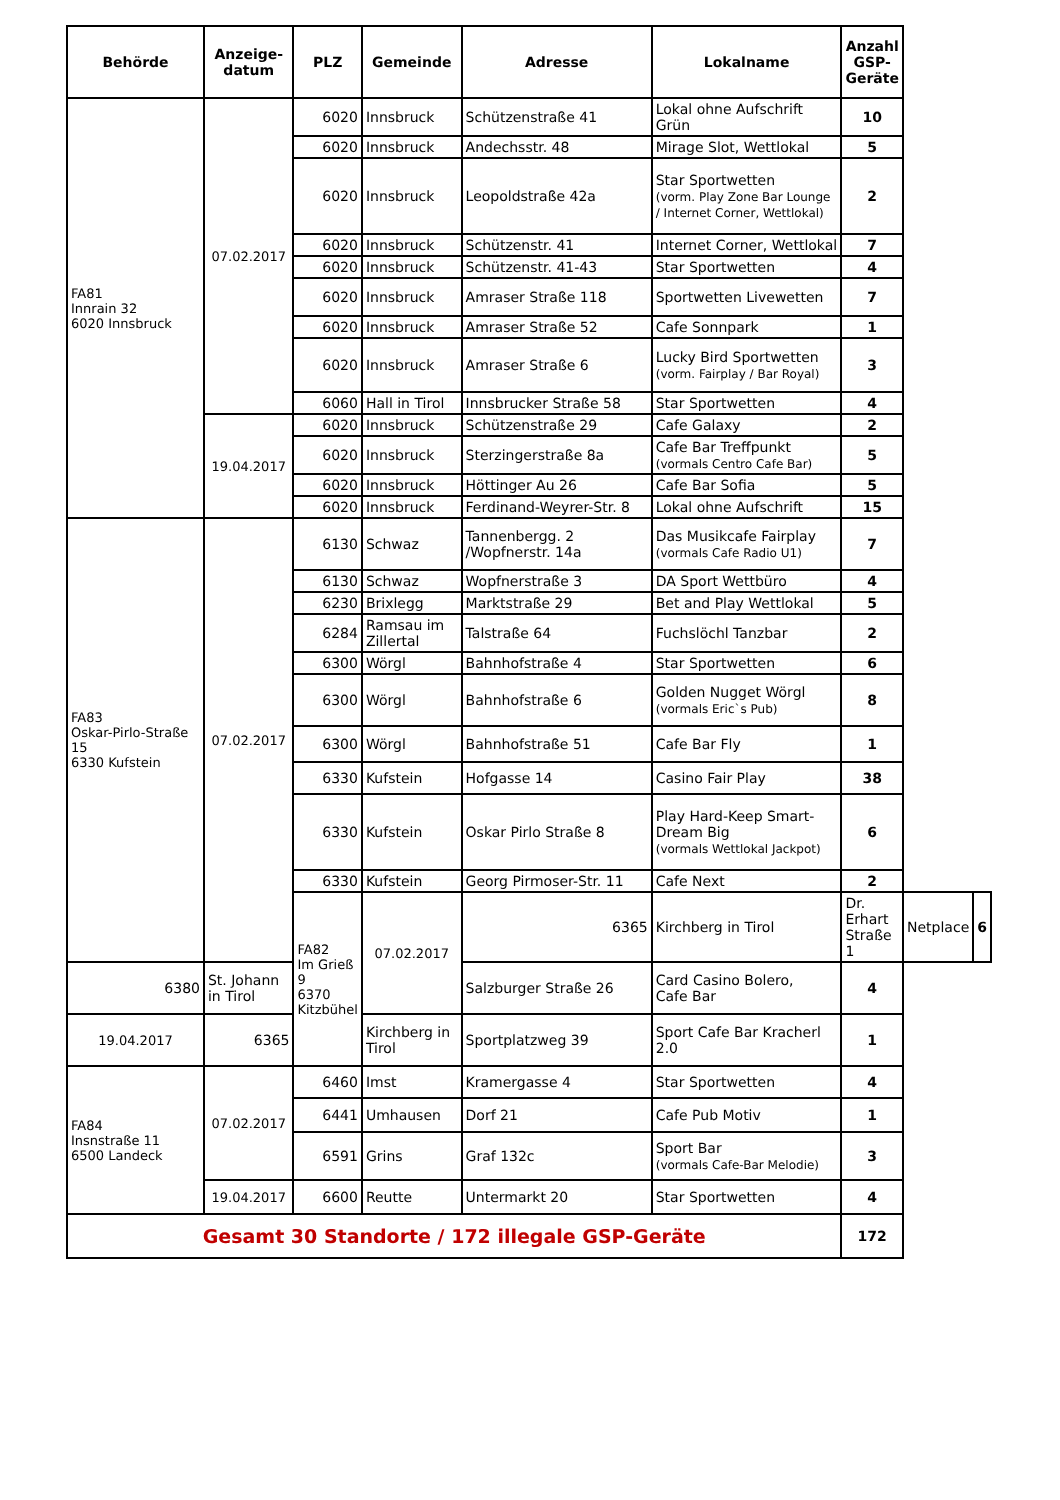| Behörde | Anzeige- datum | PLZ | Gemeinde | Adresse | Lokalname | Anzahl GSP- Geräte | | |
| --- | --- | --- | --- | --- | --- | --- | --- | --- |
| FA81 Innrain 32 6020 Innsbruck | 07.02.2017 | 6020 | Innsbruck | Schützenstraße 41 | Lokal ohne Aufschrift Grün | 10 | | |
| | | 6020 | Innsbruck | Andechsstr. 48 | Mirage Slot, Wettlokal | 5 | | |
| | | 6020 | Innsbruck | Leopoldstraße 42a | Star Sportwetten (vorm. Play Zone Bar Lounge / Internet Corner, Wettlokal) | 2 | | |
| | | 6020 | Innsbruck | Schützenstr. 41 | Internet Corner, Wettlokal | 7 | | |
| | | 6020 | Innsbruck | Schützenstr. 41-43 | Star Sportwetten | 4 | | |
| | | 6020 | Innsbruck | Amraser Straße 118 | Sportwetten Livewetten | 7 | | |
| | | 6020 | Innsbruck | Amraser Straße 52 | Cafe Sonnpark | 1 | | |
| | | 6020 | Innsbruck | Amraser Straße 6 | Lucky Bird Sportwetten (vorm. Fairplay / Bar Royal) | 3 | | |
| | | 6060 | Hall in Tirol | Innsbrucker Straße 58 | Star Sportwetten | 4 | | |
| | 19.04.2017 | 6020 | Innsbruck | Schützenstraße 29 | Cafe Galaxy | 2 | | |
| | | 6020 | Innsbruck | Sterzingerstraße 8a | Cafe Bar Treffpunkt (vormals Centro Cafe Bar) | 5 | | |
| | | 6020 | Innsbruck | Höttinger Au 26 | Cafe Bar Sofia | 5 | | |
| | | 6020 | Innsbruck | Ferdinand-Weyrer-Str. 8 | Lokal ohne Aufschrift | 15 | | |
| FA83 Oskar-Pirlo-Straße 15 6330 Kufstein | 07.02.2017 | 6130 | Schwaz | Tannenbergg. 2 /Wopfnerstr. 14a | Das Musikcafe Fairplay (vormals Cafe Radio U1) | 7 | | |
| | | 6130 | Schwaz | Wopfnerstraße 3 | DA Sport Wettbüro | 4 | | |
| | | 6230 | Brixlegg | Marktstraße 29 | Bet and Play Wettlokal | 5 | | |
| | | 6284 | Ramsau im Zillertal | Talstraße 64 | Fuchslöchl Tanzbar | 2 | | |
| | | 6300 | Wörgl | Bahnhofstraße 4 | Star Sportwetten | 6 | | |
| | | 6300 | Wörgl | Bahnhofstraße 6 | Golden Nugget Wörgl (vormals Eric`s Pub) | 8 | | |
| | | 6300 | Wörgl | Bahnhofstraße 51 | Cafe Bar Fly | 1 | | |
| | | 6330 | Kufstein | Hofgasse 14 | Casino Fair Play | 38 | | |
| | | 6330 | Kufstein | Oskar Pirlo Straße 8 | Play Hard-Keep Smart-Dream Big (vormals Wettlokal Jackpot) | 6 | | |
| | | 6330 | Kufstein | Georg Pirmoser-Str. 11 | Cafe Next | 2 | | |
| | | FA82 Im Grieß 9 6370 Kitzbühel | 07.02.2017 | 6365 | Kirchberg in Tirol | Dr. Erhart Straße 1 | Netplace | 6 |
| 6380 | St. Johann in Tirol | | | Salzburger Straße 26 | Card Casino Bolero, Cafe Bar | 4 | | |
| 19.04.2017 | 6365 | | Kirchberg in Tirol | Sportplatzweg 39 | Sport Cafe Bar Kracherl 2.0 | 1 | | |
| FA84 Insnstraße 11 6500 Landeck | 07.02.2017 | 6460 | Imst | Kramergasse 4 | Star Sportwetten | 4 | | |
| | | 6441 | Umhausen | Dorf 21 | Cafe Pub Motiv | 1 | | |
| | | 6591 | Grins | Graf 132c | Sport Bar (vormals Cafe-Bar Melodie) | 3 | | |
| | 19.04.2017 | 6600 | Reutte | Untermarkt 20 | Star Sportwetten | 4 | | |
| Gesamt 30 Standorte / 172 illegale GSP-Geräte | | | | | | 172 | | |